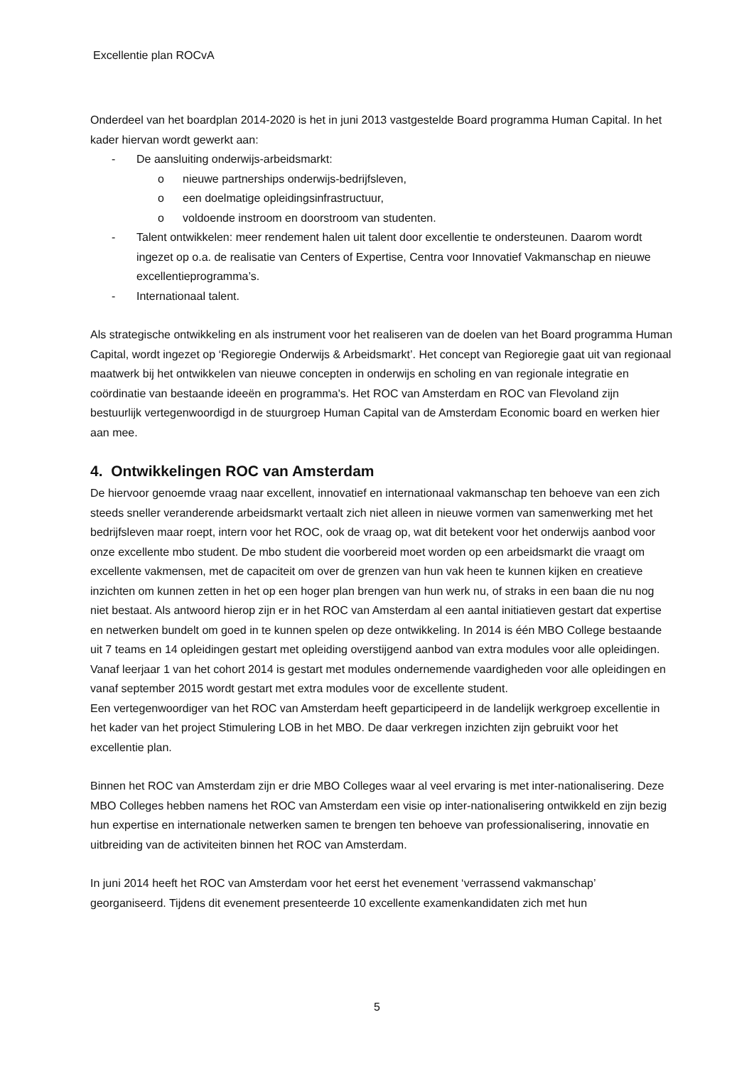Excellentie plan ROCvA
Onderdeel van het boardplan 2014-2020 is het in juni 2013 vastgestelde Board programma Human Capital. In het kader hiervan wordt gewerkt aan:
- De aansluiting onderwijs-arbeidsmarkt:
o nieuwe partnerships onderwijs-bedrijfsleven,
o een doelmatige opleidingsinfrastructuur,
o voldoende instroom en doorstroom van studenten.
- Talent ontwikkelen: meer rendement halen uit talent door excellentie te ondersteunen. Daarom wordt ingezet op o.a. de realisatie van Centers of Expertise, Centra voor Innovatief Vakmanschap en nieuwe excellentieprogramma’s.
- Internationaal talent.
Als strategische ontwikkeling en als instrument voor het realiseren van de doelen van het Board programma Human Capital, wordt ingezet op ‘Regioregie Onderwijs & Arbeidsmarkt’. Het concept van Regioregie gaat uit van regionaal maatwerk bij het ontwikkelen van nieuwe concepten in onderwijs en scholing en van regionale integratie en coördinatie van bestaande ideeën en programma's. Het ROC van Amsterdam en ROC van Flevoland zijn bestuurlijk vertegenwoordigd in de stuurgroep Human Capital van de Amsterdam Economic board en werken hier aan mee.
4. Ontwikkelingen ROC van Amsterdam
De hiervoor genoemde vraag naar excellent, innovatief en internationaal vakmanschap ten behoeve van een zich steeds sneller veranderende arbeidsmarkt vertaalt zich niet alleen in nieuwe vormen van samenwerking met het bedrijfsleven maar roept, intern voor het ROC, ook de vraag op, wat dit betekent voor het onderwijs aanbod voor onze excellente mbo student. De mbo student die voorbereid moet worden op een arbeidsmarkt die vraagt om excellente vakmensen, met de capaciteit om over de grenzen van hun vak heen te kunnen kijken en creatieve inzichten om kunnen zetten in het op een hoger plan brengen van hun werk nu, of straks in een baan die nu nog niet bestaat. Als antwoord hierop zijn er in het ROC van Amsterdam al een aantal initiatieven gestart dat expertise en netwerken bundelt om goed in te kunnen spelen op deze ontwikkeling. In 2014 is één MBO College bestaande uit 7 teams en 14 opleidingen gestart met opleiding overstijgend aanbod van extra modules voor alle opleidingen. Vanaf leerjaar 1 van het cohort 2014 is gestart met modules ondernemende vaardigheden voor alle opleidingen en vanaf september 2015 wordt gestart met extra modules voor de excellente student.
Een vertegenwoordiger van het ROC van Amsterdam heeft geparticipeerd in de landelijk werkgroep excellentie in het kader van het project Stimulering LOB in het MBO. De daar verkregen inzichten zijn gebruikt voor het excellentie plan.
Binnen het ROC van Amsterdam zijn er drie MBO Colleges waar al veel ervaring is met inter-nationalisering. Deze MBO Colleges hebben namens het ROC van Amsterdam een visie op inter-nationalisering ontwikkeld en zijn bezig hun expertise en internationale netwerken samen te brengen ten behoeve van professionalisering, innovatie en uitbreiding van de activiteiten binnen het ROC van Amsterdam.
In juni 2014 heeft het ROC van Amsterdam voor het eerst het evenement ‘verrassend vakmanschap’ georganiseerd. Tijdens dit evenement presenteerde 10 excellente examenkandidaten zich met hun
5